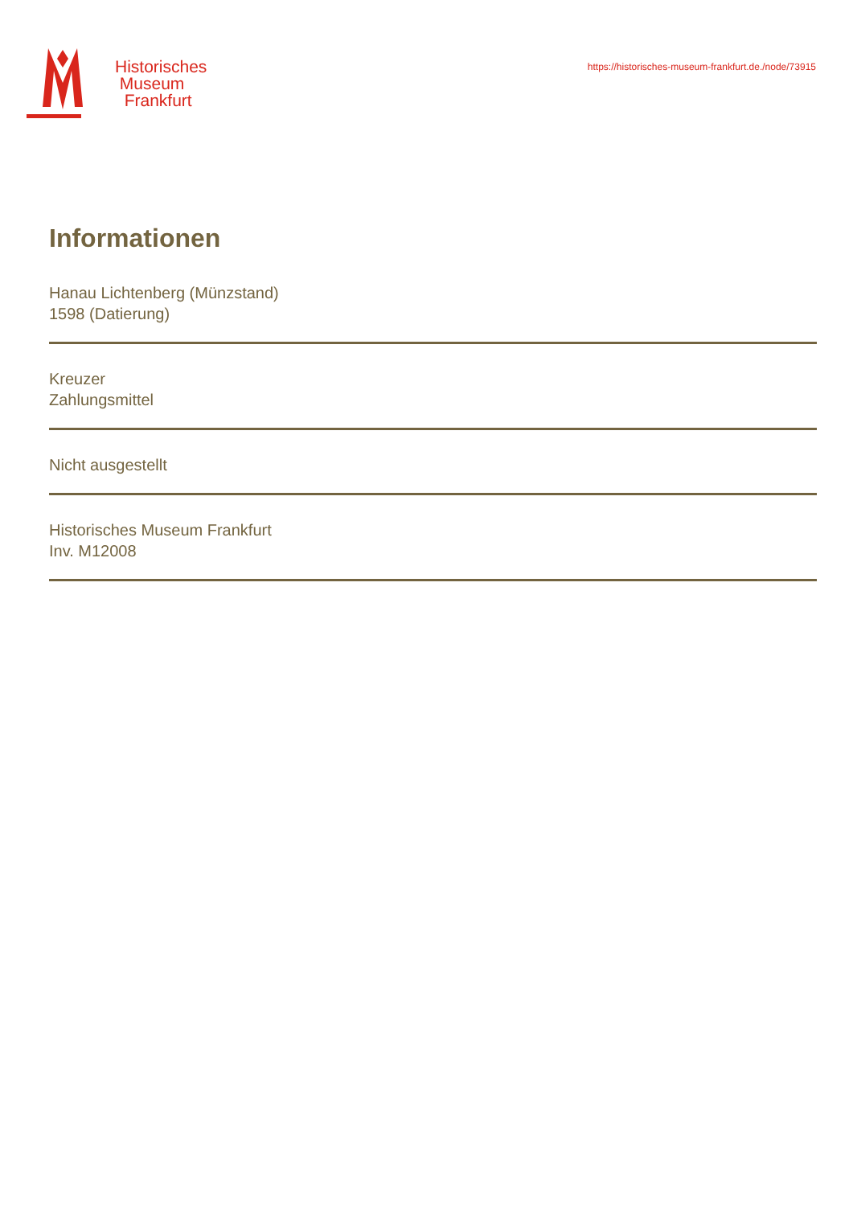Historisches
Museum
Frankfurt
https://historisches-museum-frankfurt.de./node/73915
Informationen
Hanau Lichtenberg (Münzstand)
1598 (Datierung)
Kreuzer
Zahlungsmittel
Nicht ausgestellt
Historisches Museum Frankfurt
Inv. M12008